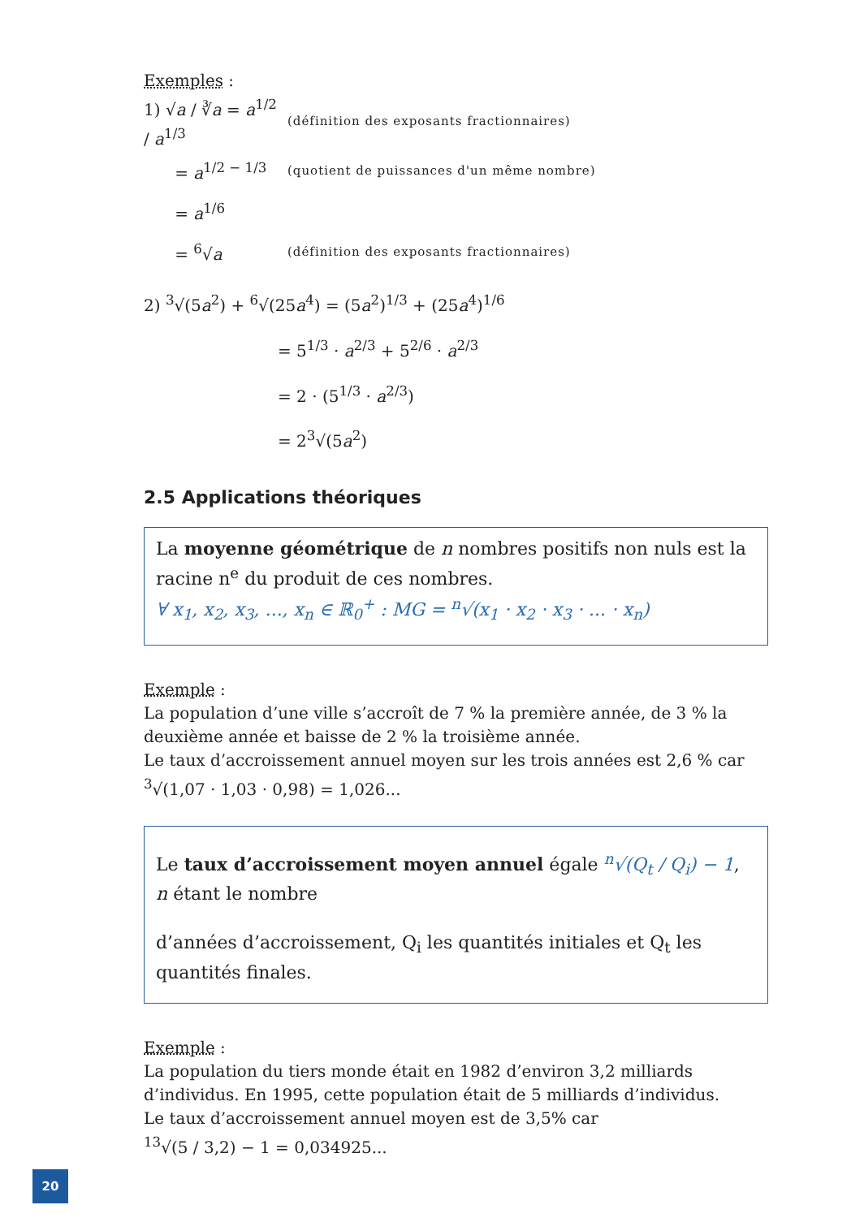Exemples :
1) √a / ∛a = a<sup>1/2</sup> / a<sup>1/3</sup>
(définition des exposants fractionnaires)
= a<sup>1/2 − 1/3</sup>
(quotient de puissances d'un même nombre)
= a<sup>1/6</sup>
= <sup>6</sup>√a
(définition des exposants fractionnaires)
2) <sup>3</sup>√(5a<sup>2</sup>) + <sup>6</sup>√(25a<sup>4</sup>) = (5a<sup>2</sup>)<sup>1/3</sup> + (25a<sup>4</sup>)<sup>1/6</sup>
= 5<sup>1/3</sup> · a<sup>2/3</sup> + 5<sup>2/6</sup> · a<sup>2/3</sup>
= 2 · (5<sup>1/3</sup> · a<sup>2/3</sup>)
= 2<sup>3</sup>√(5a<sup>2</sup>)
2.5 Applications théoriques
La moyenne géométrique de n nombres positifs non nuls est la racine n<sup>e</sup> du produit de ces nombres.
∀ x<sub>1</sub>, x<sub>2</sub>, x<sub>3</sub>, ..., x<sub>n</sub> ∈ ℝ<sub>0</sub><sup>+</sup> : MG = <sup>n</sup>√(x<sub>1</sub> · x<sub>2</sub> · x<sub>3</sub> · ... · x<sub>n</sub>)
Exemple :
La population d’une ville s’accroît de 7 % la première année, de 3 % la deuxième année et baisse de 2 % la troisième année.
Le taux d’accroissement annuel moyen sur les trois années est 2,6 % car
<sup>3</sup>√(1,07 · 1,03 · 0,98) = 1,026...
Le taux d’accroissement moyen annuel égale <sup>n</sup>√(Q<sub>t</sub> / Q<sub>i</sub>) − 1, n étant le nombre
d’années d’accroissement, Q<sub>i</sub> les quantités initiales et Q<sub>t</sub> les quantités finales.
Exemple :
La population du tiers monde était en 1982 d’environ 3,2 milliards d’individus. En 1995, cette population était de 5 milliards d’individus.
Le taux d’accroissement annuel moyen est de 3,5% car
<sup>13</sup>√(5 / 3,2) − 1 = 0,034925...
20